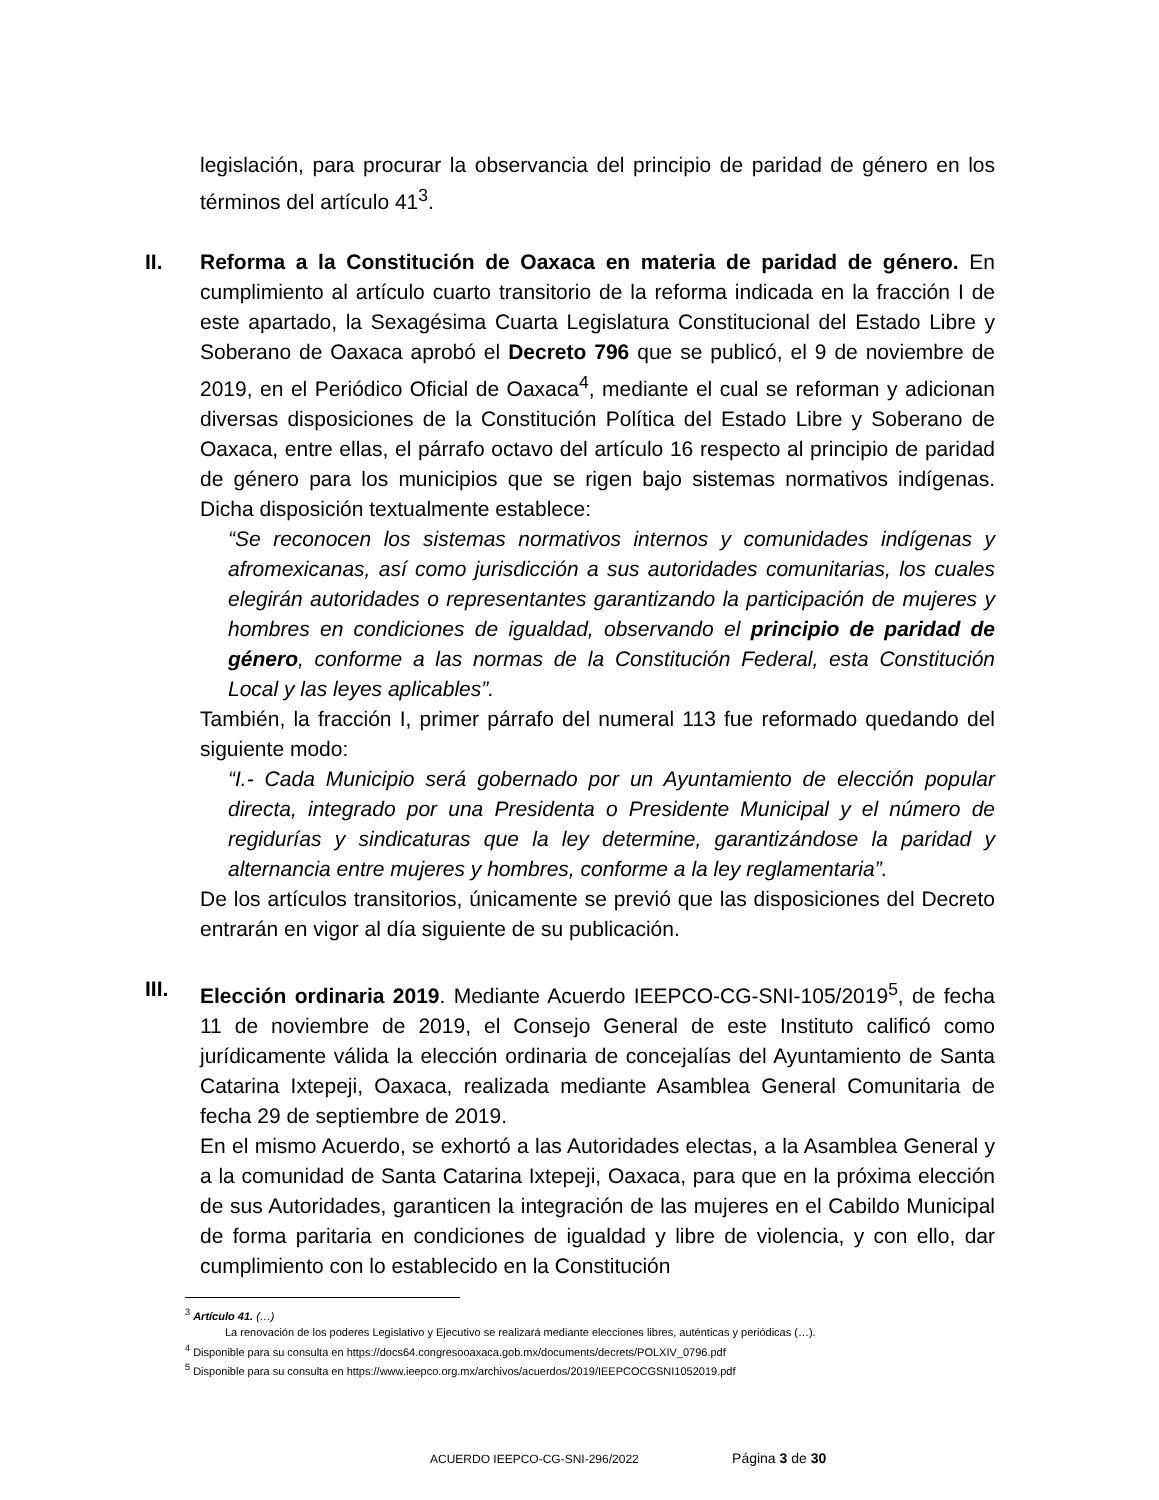legislación, para procurar la observancia del principio de paridad de género en los términos del artículo 41<sup>3</sup>.
II. Reforma a la Constitución de Oaxaca en materia de paridad de género. En cumplimiento al artículo cuarto transitorio de la reforma indicada en la fracción I de este apartado, la Sexagésima Cuarta Legislatura Constitucional del Estado Libre y Soberano de Oaxaca aprobó el Decreto 796 que se publicó, el 9 de noviembre de 2019, en el Periódico Oficial de Oaxaca<sup>4</sup>, mediante el cual se reforman y adicionan diversas disposiciones de la Constitución Política del Estado Libre y Soberano de Oaxaca, entre ellas, el párrafo octavo del artículo 16 respecto al principio de paridad de género para los municipios que se rigen bajo sistemas normativos indígenas. Dicha disposición textualmente establece:
“Se reconocen los sistemas normativos internos y comunidades indígenas y afromexicanas, así como jurisdicción a sus autoridades comunitarias, los cuales elegirán autoridades o representantes garantizando la participación de mujeres y hombres en condiciones de igualdad, observando el principio de paridad de género, conforme a las normas de la Constitución Federal, esta Constitución Local y las leyes aplicables”.
También, la fracción I, primer párrafo del numeral 113 fue reformado quedando del siguiente modo:
“I.- Cada Municipio será gobernado por un Ayuntamiento de elección popular directa, integrado por una Presidenta o Presidente Municipal y el número de regidurías y sindicaturas que la ley determine, garantizándose la paridad y alternancia entre mujeres y hombres, conforme a la ley reglamentaria”.
De los artículos transitorios, únicamente se previó que las disposiciones del Decreto entrarán en vigor al día siguiente de su publicación.
III. Elección ordinaria 2019. Mediante Acuerdo IEEPCO-CG-SNI-105/2019<sup>5</sup>, de fecha 11 de noviembre de 2019, el Consejo General de este Instituto calificó como jurídicamente válida la elección ordinaria de concejalías del Ayuntamiento de Santa Catarina Ixtepeji, Oaxaca, realizada mediante Asamblea General Comunitaria de fecha 29 de septiembre de 2019.
En el mismo Acuerdo, se exhortó a las Autoridades electas, a la Asamblea General y a la comunidad de Santa Catarina Ixtepeji, Oaxaca, para que en la próxima elección de sus Autoridades, garanticen la integración de las mujeres en el Cabildo Municipal de forma paritaria en condiciones de igualdad y libre de violencia, y con ello, dar cumplimiento con lo establecido en la Constitución
<sup>3</sup> Artículo 41. (…)
La renovación de los poderes Legislativo y Ejecutivo se realizará mediante elecciones libres, auténticas y periódicas (…).
<sup>4</sup> Disponible para su consulta en https://docs64.congresooaxaca.gob.mx/documents/decrets/POLXIV_0796.pdf
<sup>5</sup> Disponible para su consulta en https://www.ieepco.org.mx/archivos/acuerdos/2019/IEEPCOCGSNI1052019.pdf
ACUERDO IEEPCO-CG-SNI-296/2022 Página 3 de 30